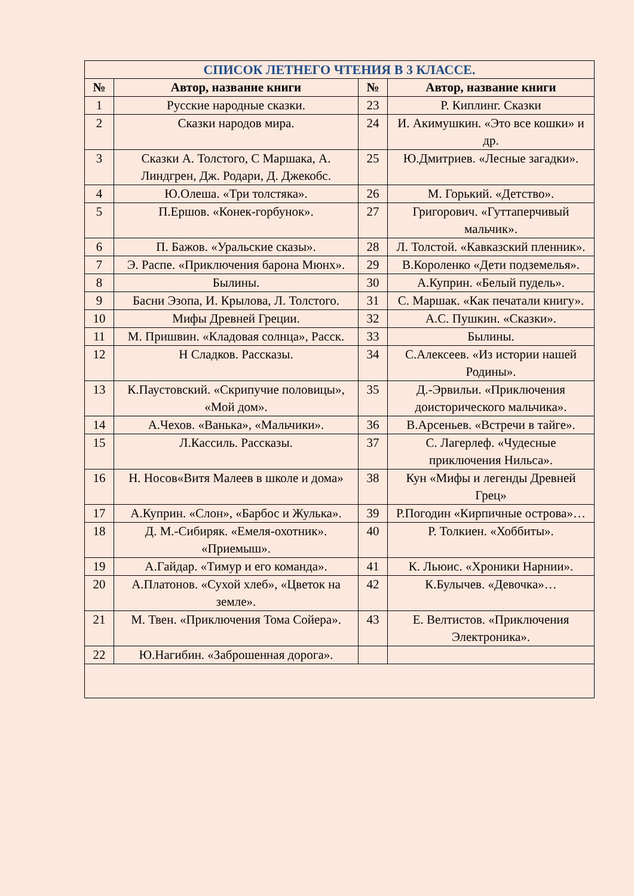| СПИСОК ЛЕТНЕГО ЧТЕНИЯ В 3 КЛАССЕ. | | | |
| --- | --- | --- | --- |
| № | Автор, название книги | № | Автор, название книги |
| 1 | Русские народные сказки. | 23 | Р. Киплинг. Сказки |
| 2 | Сказки народов мира. | 24 | И. Акимушкин. «Это все кошки» и др. |
| 3 | Сказки А. Толстого, С Маршака, А. Линдгрен, Дж. Родари, Д. Джекобс. | 25 | Ю.Дмитриев. «Лесные загадки». |
| 4 | Ю.Олеша. «Три толстяка». | 26 | М. Горький. «Детство». |
| 5 | П.Ершов. «Конек-горбунок». | 27 | Григорович. «Гуттаперчивый мальчик». |
| 6 | П. Бажов. «Уральские сказы». | 28 | Л. Толстой. «Кавказский пленник». |
| 7 | Э. Распе. «Приключения барона Мюнх». | 29 | В.Короленко «Дети подземелья». |
| 8 | Былины. | 30 | А.Куприн. «Белый пудель». |
| 9 | Басни Эзопа, И. Крылова, Л. Толстого. | 31 | С. Маршак. «Как печатали книгу». |
| 10 | Мифы Древней Греции. | 32 | А.С. Пушкин. «Сказки». |
| 11 | М. Пришвин. «Кладовая солнца», Расск. | 33 | Былины. |
| 12 | Н Сладков. Рассказы. | 34 | С.Алексеев. «Из истории нашей Родины». |
| 13 | К.Паустовский. «Скрипучие половицы», «Мой дом». | 35 | Д.-Эрвильи. «Приключения доисторического мальчика». |
| 14 | А.Чехов. «Ванька», «Мальчики». | 36 | В.Арсеньев. «Встречи в тайге». |
| 15 | Л.Кассиль. Рассказы. | 37 | С. Лагерлеф. «Чудесные приключения Нильса». |
| 16 | Н. Носов«Витя Малеев в школе и дома» | 38 | Кун «Мифы и легенды Древней Грец» |
| 17 | А.Куприн. «Слон», «Барбос и Жулька». | 39 | Р.Погодин «Кирпичные острова»… |
| 18 | Д. М.-Сибиряк. «Емеля-охотник». «Приемыш». | 40 | Р. Толкиен. «Хоббиты». |
| 19 | А.Гайдар. «Тимур и его команда». | 41 | К. Льюис. «Хроники Нарнии». |
| 20 | А.Платонов. «Сухой хлеб», «Цветок на земле». | 42 | К.Булычев. «Девочка»… |
| 21 | М. Твен. «Приключения Тома Сойера». | 43 | Е. Велтистов. «Приключения Электроника». |
| 22 | Ю.Нагибин. «Заброшенная дорога». | | |